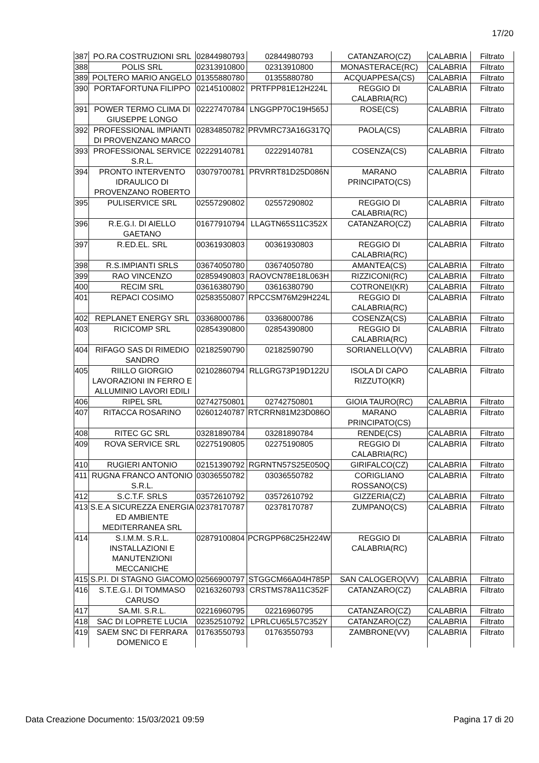17/20
| 387 | PO.RA COSTRUZIONI SRL | 02844980793 | 02844980793 | CATANZARO(CZ) | CALABRIA | Filtrato |
| 388 | POLIS SRL | 02313910800 | 02313910800 | MONASTERACE(RC) | CALABRIA | Filtrato |
| 389 | POLTERO MARIO ANGELO | 01355880780 | 01355880780 | ACQUAPPESA(CS) | CALABRIA | Filtrato |
| 390 | PORTAFORTUNA FILIPPO | 02145100802 | PRTFPP81E12H224L | REGGIO DI CALABRIA(RC) | CALABRIA | Filtrato |
| 391 | POWER TERMO CLIMA DI GIUSEPPE LONGO | 02227470784 | LNGGPP70C19H565J | ROSE(CS) | CALABRIA | Filtrato |
| 392 | PROFESSIONAL IMPIANTI DI PROVENZANO MARCO | 02834850782 | PRVMRC73A16G317Q | PAOLA(CS) | CALABRIA | Filtrato |
| 393 | PROFESSIONAL SERVICE S.R.L. | 02229140781 | 02229140781 | COSENZA(CS) | CALABRIA | Filtrato |
| 394 | PRONTO INTERVENTO IDRAULICO DI PROVENZANO ROBERTO | 03079700781 | PRVRRT81D25D086N | MARANO PRINCIPATO(CS) | CALABRIA | Filtrato |
| 395 | PULISERVICE SRL | 02557290802 | 02557290802 | REGGIO DI CALABRIA(RC) | CALABRIA | Filtrato |
| 396 | R.E.G.I. DI AIELLO GAETANO | 01677910794 | LLAGTN65S11C352X | CATANZARO(CZ) | CALABRIA | Filtrato |
| 397 | R.ED.EL. SRL | 00361930803 | 00361930803 | REGGIO DI CALABRIA(RC) | CALABRIA | Filtrato |
| 398 | R.S.IMPIANTI SRLS | 03674050780 | 03674050780 | AMANTEA(CS) | CALABRIA | Filtrato |
| 399 | RAO VINCENZO | 02859490803 | RAOVCN78E18L063H | RIZZICONI(RC) | CALABRIA | Filtrato |
| 400 | RECIM SRL | 03616380790 | 03616380790 | COTRONEI(KR) | CALABRIA | Filtrato |
| 401 | REPACI COSIMO | 02583550807 | RPCCSM76M29H224L | REGGIO DI CALABRIA(RC) | CALABRIA | Filtrato |
| 402 | REPLANET ENERGY SRL | 03368000786 | 03368000786 | COSENZA(CS) | CALABRIA | Filtrato |
| 403 | RICICOMP SRL | 02854390800 | 02854390800 | REGGIO DI CALABRIA(RC) | CALABRIA | Filtrato |
| 404 | RIFAGO SAS DI RIMEDIO SANDRO | 02182590790 | 02182590790 | SORIANELLO(VV) | CALABRIA | Filtrato |
| 405 | RIILLO GIORGIO LAVORAZIONI IN FERRO E ALLUMINIO LAVORI EDILI | 02102860794 | RLLGRG73P19D122U | ISOLA DI CAPO RIZZUTO(KR) | CALABRIA | Filtrato |
| 406 | RIPEL SRL | 02742750801 | 02742750801 | GIOIA TAURO(RC) | CALABRIA | Filtrato |
| 407 | RITACCA ROSARINO | 02601240787 | RTCRRN81M23D086O | MARANO PRINCIPATO(CS) | CALABRIA | Filtrato |
| 408 | RITEC GC SRL | 03281890784 | 03281890784 | RENDE(CS) | CALABRIA | Filtrato |
| 409 | ROVA SERVICE SRL | 02275190805 | 02275190805 | REGGIO DI CALABRIA(RC) | CALABRIA | Filtrato |
| 410 | RUGIERI ANTONIO | 02151390792 | RGRNTN57S25E050Q | GIRIFALCO(CZ) | CALABRIA | Filtrato |
| 411 | RUGNA FRANCO ANTONIO S.R.L. | 03036550782 | 03036550782 | CORIGLIANO ROSSANO(CS) | CALABRIA | Filtrato |
| 412 | S.C.T.F. SRLS | 03572610792 | 03572610792 | GIZZERIA(CZ) | CALABRIA | Filtrato |
| 413 | S.E.A SICUREZZA ENERGIA ED AMBIENTE MEDITERRANEA SRL | 02378170787 | 02378170787 | ZUMPANO(CS) | CALABRIA | Filtrato |
| 414 | S.I.M.M. S.R.L. INSTALLAZIONI E MANUTENZIONI MECCANICHE | 02879100804 | PCRGPP68C25H224W | REGGIO DI CALABRIA(RC) | CALABRIA | Filtrato |
| 415 | S.P.I. DI STAGNO GIACOMO | 02566900797 | STGGCM66A04H785P | SAN CALOGERO(VV) | CALABRIA | Filtrato |
| 416 | S.T.E.G.I. DI TOMMASO CARUSO | 02163260793 | CRSTMS78A11C352F | CATANZARO(CZ) | CALABRIA | Filtrato |
| 417 | SA.MI. S.R.L. | 02216960795 | 02216960795 | CATANZARO(CZ) | CALABRIA | Filtrato |
| 418 | SAC DI LOPRETE LUCIA | 02352510792 | LPRLCU65L57C352Y | CATANZARO(CZ) | CALABRIA | Filtrato |
| 419 | SAEM SNC DI FERRARA DOMENICO E | 01763550793 | 01763550793 | ZAMBRONE(VV) | CALABRIA | Filtrato |
Data Creazione Documento: 15/03/2021 09:59 Pagina 17 di 20